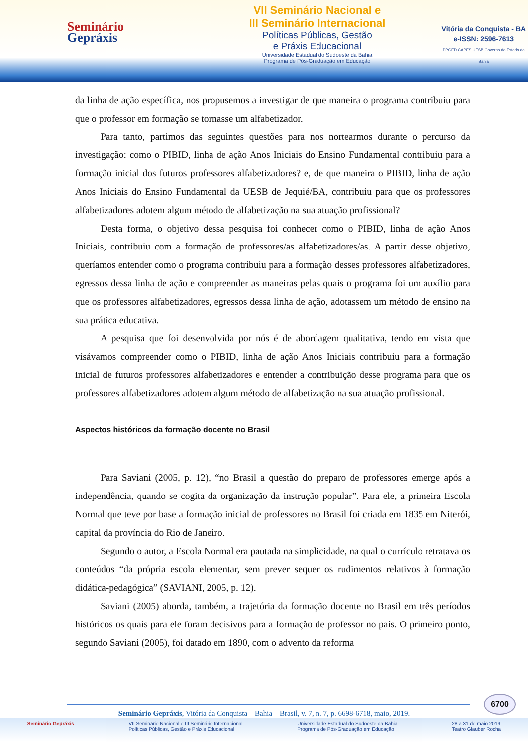Seminário
Gepráxis
VII Seminário Nacional e
III Seminário Internacional
Políticas Públicas, Gestão
e Práxis Educacional
Universidade Estadual do Sudoeste da Bahia
Programa de Pós-Graduação em Educação
Vitória da Conquista - BA
e-ISSN: 2596-7613
PPGED CAPES UESB Governo do Estado da Bahia
da linha de ação específica, nos propusemos a investigar de que maneira o programa contribuiu para que o professor em formação se tornasse um alfabetizador.
Para tanto, partimos das seguintes questões para nos nortearmos durante o percurso da investigação: como o PIBID, linha de ação Anos Iniciais do Ensino Fundamental contribuiu para a formação inicial dos futuros professores alfabetizadores? e, de que maneira o PIBID, linha de ação Anos Iniciais do Ensino Fundamental da UESB de Jequié/BA, contribuiu para que os professores alfabetizadores adotem algum método de alfabetização na sua atuação profissional?
Desta forma, o objetivo dessa pesquisa foi conhecer como o PIBID, linha de ação Anos Iniciais, contribuiu com a formação de professores/as alfabetizadores/as. A partir desse objetivo, queríamos entender como o programa contribuiu para a formação desses professores alfabetizadores, egressos dessa linha de ação e compreender as maneiras pelas quais o programa foi um auxílio para que os professores alfabetizadores, egressos dessa linha de ação, adotassem um método de ensino na sua prática educativa.
A pesquisa que foi desenvolvida por nós é de abordagem qualitativa, tendo em vista que visávamos compreender como o PIBID, linha de ação Anos Iniciais contribuiu para a formação inicial de futuros professores alfabetizadores e entender a contribuição desse programa para que os professores alfabetizadores adotem algum método de alfabetização na sua atuação profissional.
Aspectos históricos da formação docente no Brasil
Para Saviani (2005, p. 12), “no Brasil a questão do preparo de professores emerge após a independência, quando se cogita da organização da instrução popular”. Para ele, a primeira Escola Normal que teve por base a formação inicial de professores no Brasil foi criada em 1835 em Niterói, capital da província do Rio de Janeiro.
Segundo o autor, a Escola Normal era pautada na simplicidade, na qual o currículo retratava os conteúdos “da própria escola elementar, sem prever sequer os rudimentos relativos à formação didática-pedagógica” (SAVIANI, 2005, p. 12).
Saviani (2005) aborda, também, a trajetória da formação docente no Brasil em três períodos históricos os quais para ele foram decisivos para a formação de professor no país. O primeiro ponto, segundo Saviani (2005), foi datado em 1890, com o advento da reforma
6700
Seminário Gepráxis, Vitória da Conquista – Bahia – Brasil, v. 7, n. 7, p. 6698-6718, maio, 2019.
Seminário Gepráxis VII Seminário Nacional e III Seminário Internacional
Políticas Públicas, Gestão e Práxis Educacional Universidade Estadual do Sudoeste da Bahia
Programa de Pós-Graduação em Educação 28 a 31 de maio 2019
Teatro Glauber Rocha